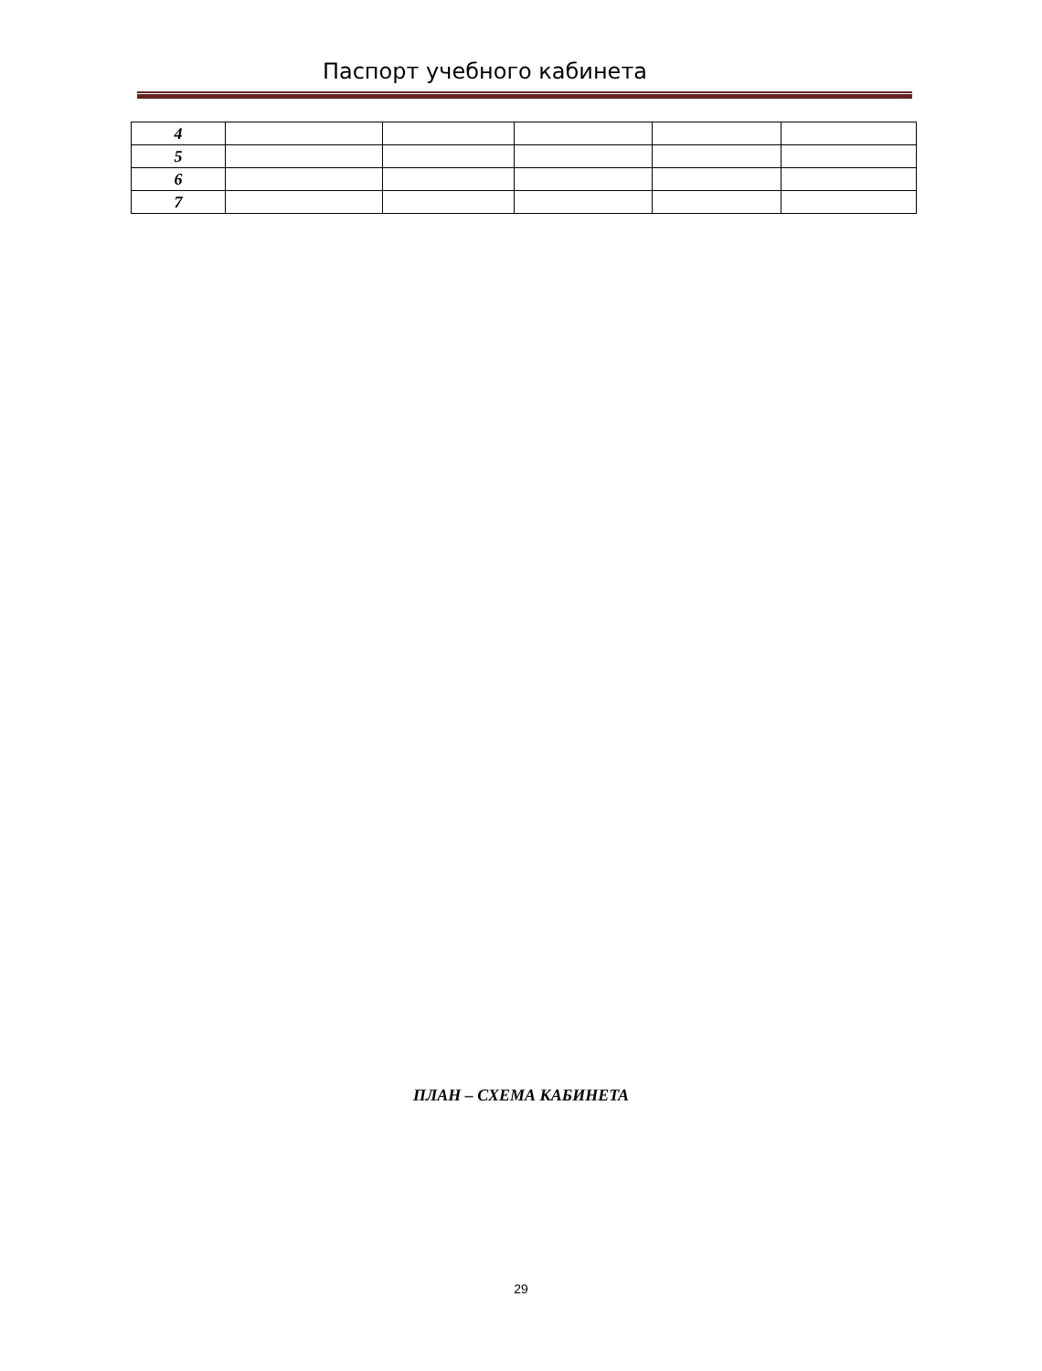Паспорт учебного кабинета
| 4 | | | | | |
| 5 | | | | | |
| 6 | | | | | |
| 7 | | | | | |
ПЛАН – СХЕМА КАБИНЕТА
29